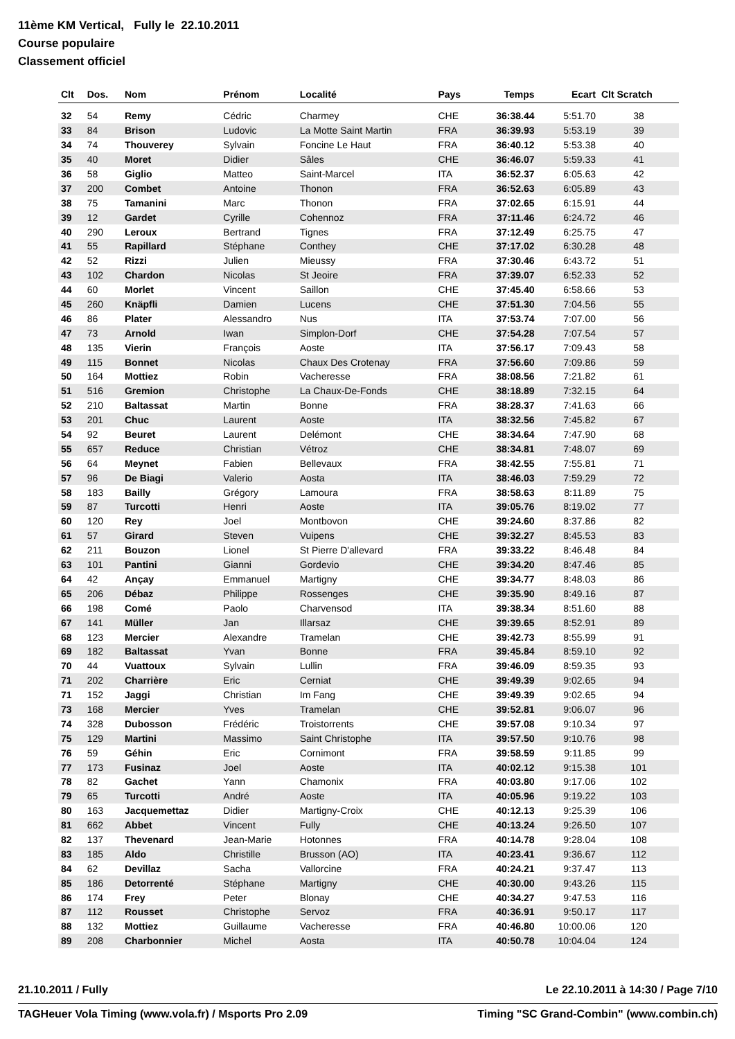11ème KM Vertical, Fully le 22.10.2011
Course populaire
Classement officiel
| Clt | Dos. | Nom | Prénom | Localité | Pays | Temps | Ecart | Clt Scratch |
| --- | --- | --- | --- | --- | --- | --- | --- | --- |
| 32 | 54 | Remy | Cédric | Charmey | CHE | 36:38.44 | 5:51.70 | 38 |
| 33 | 84 | Brison | Ludovic | La Motte Saint Martin | FRA | 36:39.93 | 5:53.19 | 39 |
| 34 | 74 | Thouverey | Sylvain | Foncine Le Haut | FRA | 36:40.12 | 5:53.38 | 40 |
| 35 | 40 | Moret | Didier | Sâles | CHE | 36:46.07 | 5:59.33 | 41 |
| 36 | 58 | Giglio | Matteo | Saint-Marcel | ITA | 36:52.37 | 6:05.63 | 42 |
| 37 | 200 | Combet | Antoine | Thonon | FRA | 36:52.63 | 6:05.89 | 43 |
| 38 | 75 | Tamanini | Marc | Thonon | FRA | 37:02.65 | 6:15.91 | 44 |
| 39 | 12 | Gardet | Cyrille | Cohennoz | FRA | 37:11.46 | 6:24.72 | 46 |
| 40 | 290 | Leroux | Bertrand | Tignes | FRA | 37:12.49 | 6:25.75 | 47 |
| 41 | 55 | Rapillard | Stéphane | Conthey | CHE | 37:17.02 | 6:30.28 | 48 |
| 42 | 52 | Rizzi | Julien | Mieussy | FRA | 37:30.46 | 6:43.72 | 51 |
| 43 | 102 | Chardon | Nicolas | St Jeoire | FRA | 37:39.07 | 6:52.33 | 52 |
| 44 | 60 | Morlet | Vincent | Saillon | CHE | 37:45.40 | 6:58.66 | 53 |
| 45 | 260 | Knäpfli | Damien | Lucens | CHE | 37:51.30 | 7:04.56 | 55 |
| 46 | 86 | Plater | Alessandro | Nus | ITA | 37:53.74 | 7:07.00 | 56 |
| 47 | 73 | Arnold | Iwan | Simplon-Dorf | CHE | 37:54.28 | 7:07.54 | 57 |
| 48 | 135 | Vierin | François | Aoste | ITA | 37:56.17 | 7:09.43 | 58 |
| 49 | 115 | Bonnet | Nicolas | Chaux Des Crotenay | FRA | 37:56.60 | 7:09.86 | 59 |
| 50 | 164 | Mottiez | Robin | Vacheresse | FRA | 38:08.56 | 7:21.82 | 61 |
| 51 | 516 | Gremion | Christophe | La Chaux-De-Fonds | CHE | 38:18.89 | 7:32.15 | 64 |
| 52 | 210 | Baltassat | Martin | Bonne | FRA | 38:28.37 | 7:41.63 | 66 |
| 53 | 201 | Chuc | Laurent | Aoste | ITA | 38:32.56 | 7:45.82 | 67 |
| 54 | 92 | Beuret | Laurent | Delémont | CHE | 38:34.64 | 7:47.90 | 68 |
| 55 | 657 | Reduce | Christian | Vétroz | CHE | 38:34.81 | 7:48.07 | 69 |
| 56 | 64 | Meynet | Fabien | Bellevaux | FRA | 38:42.55 | 7:55.81 | 71 |
| 57 | 96 | De Biagi | Valerio | Aosta | ITA | 38:46.03 | 7:59.29 | 72 |
| 58 | 183 | Bailly | Grégory | Lamoura | FRA | 38:58.63 | 8:11.89 | 75 |
| 59 | 87 | Turcotti | Henri | Aoste | ITA | 39:05.76 | 8:19.02 | 77 |
| 60 | 120 | Rey | Joel | Montbovon | CHE | 39:24.60 | 8:37.86 | 82 |
| 61 | 57 | Girard | Steven | Vuipens | CHE | 39:32.27 | 8:45.53 | 83 |
| 62 | 211 | Bouzon | Lionel | St Pierre D'allevard | FRA | 39:33.22 | 8:46.48 | 84 |
| 63 | 101 | Pantini | Gianni | Gordevio | CHE | 39:34.20 | 8:47.46 | 85 |
| 64 | 42 | Ançay | Emmanuel | Martigny | CHE | 39:34.77 | 8:48.03 | 86 |
| 65 | 206 | Débaz | Philippe | Rossenges | CHE | 39:35.90 | 8:49.16 | 87 |
| 66 | 198 | Comé | Paolo | Charvensod | ITA | 39:38.34 | 8:51.60 | 88 |
| 67 | 141 | Müller | Jan | Illarsaz | CHE | 39:39.65 | 8:52.91 | 89 |
| 68 | 123 | Mercier | Alexandre | Tramelan | CHE | 39:42.73 | 8:55.99 | 91 |
| 69 | 182 | Baltassat | Yvan | Bonne | FRA | 39:45.84 | 8:59.10 | 92 |
| 70 | 44 | Vuattoux | Sylvain | Lullin | FRA | 39:46.09 | 8:59.35 | 93 |
| 71 | 202 | Charrière | Eric | Cerniat | CHE | 39:49.39 | 9:02.65 | 94 |
| 71 | 152 | Jaggi | Christian | Im Fang | CHE | 39:49.39 | 9:02.65 | 94 |
| 73 | 168 | Mercier | Yves | Tramelan | CHE | 39:52.81 | 9:06.07 | 96 |
| 74 | 328 | Dubosson | Frédéric | Troistorrents | CHE | 39:57.08 | 9:10.34 | 97 |
| 75 | 129 | Martini | Massimo | Saint Christophe | ITA | 39:57.50 | 9:10.76 | 98 |
| 76 | 59 | Géhin | Eric | Cornimont | FRA | 39:58.59 | 9:11.85 | 99 |
| 77 | 173 | Fusinaz | Joel | Aoste | ITA | 40:02.12 | 9:15.38 | 101 |
| 78 | 82 | Gachet | Yann | Chamonix | FRA | 40:03.80 | 9:17.06 | 102 |
| 79 | 65 | Turcotti | André | Aoste | ITA | 40:05.96 | 9:19.22 | 103 |
| 80 | 163 | Jacquemettaz | Didier | Martigny-Croix | CHE | 40:12.13 | 9:25.39 | 106 |
| 81 | 662 | Abbet | Vincent | Fully | CHE | 40:13.24 | 9:26.50 | 107 |
| 82 | 137 | Thevenard | Jean-Marie | Hotonnes | FRA | 40:14.78 | 9:28.04 | 108 |
| 83 | 185 | Aldo | Christille | Brusson (AO) | ITA | 40:23.41 | 9:36.67 | 112 |
| 84 | 62 | Devillaz | Sacha | Vallorcine | FRA | 40:24.21 | 9:37.47 | 113 |
| 85 | 186 | Detorrenté | Stéphane | Martigny | CHE | 40:30.00 | 9:43.26 | 115 |
| 86 | 174 | Frey | Peter | Blonay | CHE | 40:34.27 | 9:47.53 | 116 |
| 87 | 112 | Rousset | Christophe | Servoz | FRA | 40:36.91 | 9:50.17 | 117 |
| 88 | 132 | Mottiez | Guillaume | Vacheresse | FRA | 40:46.80 | 10:00.06 | 120 |
| 89 | 208 | Charbonnier | Michel | Aosta | ITA | 40:50.78 | 10:04.04 | 124 |
21.10.2011 / Fully Le 22.10.2011 à 14:30 / Page 7/10
TAGHeuer Vola Timing (www.vola.fr) / Msports Pro 2.09 Timing "SC Grand-Combin" (www.combin.ch)